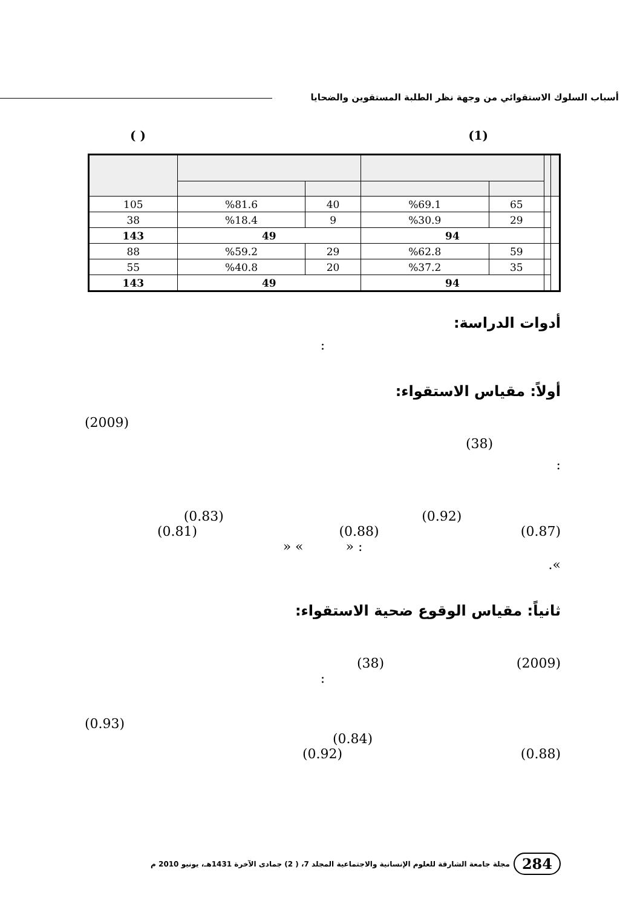أسباب السلوك الاستقوائي من وجهة نظر الطلبة المستقوين والضحايا
( ) (1)
| | | 65 | %69.1 | 40 | %81.6 | 105 |
| | | 29 | %30.9 | 9 | %18.4 | 38 |
| | | 94 | | 49 | | 143 |
| | | 59 | %62.8 | 29 | %59.2 | 88 |
| | | 35 | %37.2 | 20 | %40.8 | 55 |
| | | 94 | | 49 | | 143 |
أدوات الدراسة:
:
أولاً: مقياس الاستقواء:
(2009)
(38)
:
(0.83) (0.92)
(0.81) (0.88) (0.87)
» « » :
.«
ثانياً: مقياس الوقوع ضحية الاستقواء:
(38) (2009)
:
(0.93)
(0.84)
(0.92) (0.88)
284 مجلة جامعة الشارقة للعلوم الإنسانية والاجتماعية المجلد 7، ( 2) جمادى الآخرة 1431هـ، يونيو 2010 م